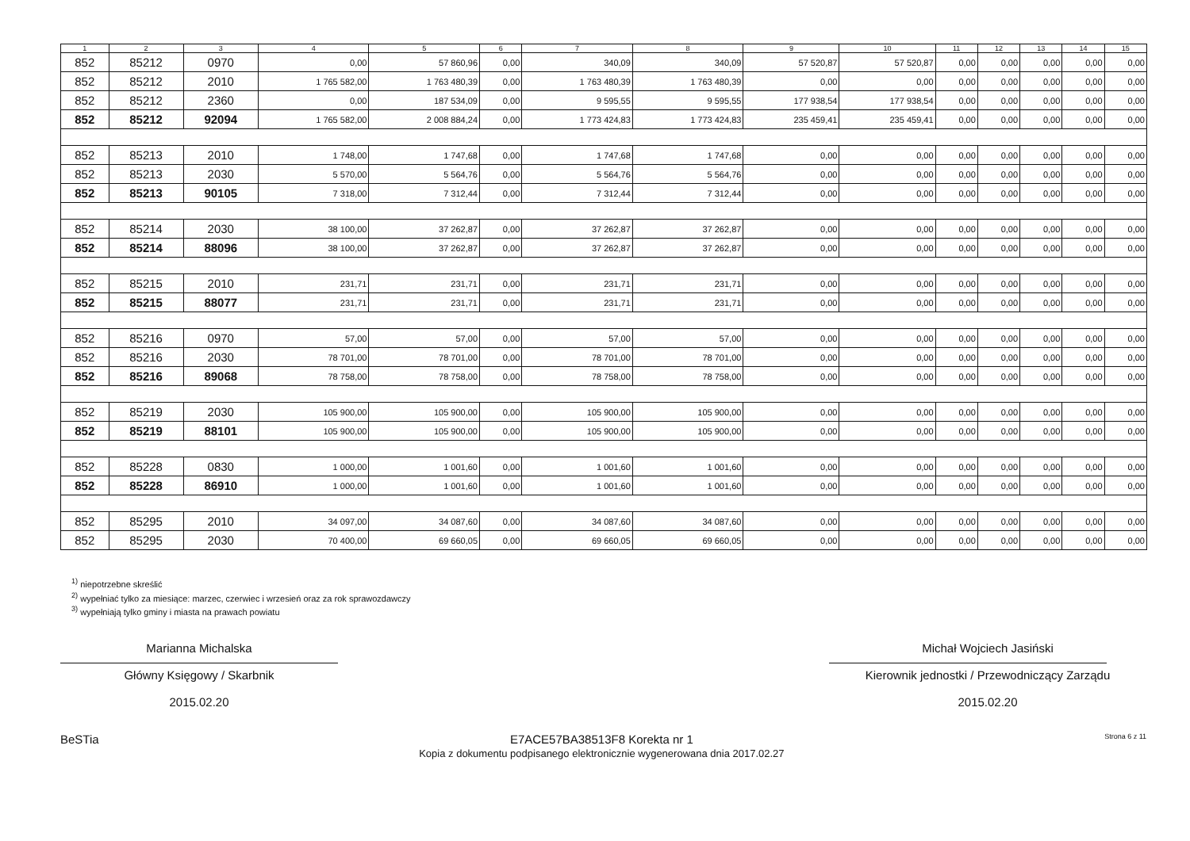| 1 | 2 | 3 | 4 | 5 | 6 | 7 | 8 | 9 | 10 | 11 | 12 | 13 | 14 | 15 |
| --- | --- | --- | --- | --- | --- | --- | --- | --- | --- | --- | --- | --- | --- | --- |
| 852 | 85212 | 0970 | 0,00 | 57 860,96 | 0,00 | 340,09 | 340,09 | 57 520,87 | 57 520,87 | 0,00 | 0,00 | 0,00 | 0,00 | 0,00 |
| 852 | 85212 | 2010 | 1 765 582,00 | 1 763 480,39 | 0,00 | 1 763 480,39 | 1 763 480,39 | 0,00 | 0,00 | 0,00 | 0,00 | 0,00 | 0,00 | 0,00 |
| 852 | 85212 | 2360 | 0,00 | 187 534,09 | 0,00 | 9 595,55 | 9 595,55 | 177 938,54 | 177 938,54 | 0,00 | 0,00 | 0,00 | 0,00 | 0,00 |
| 852 | 85212 | 92094 | 1 765 582,00 | 2 008 884,24 | 0,00 | 1 773 424,83 | 1 773 424,83 | 235 459,41 | 235 459,41 | 0,00 | 0,00 | 0,00 | 0,00 | 0,00 |
| 852 | 85213 | 2010 | 1 748,00 | 1 747,68 | 0,00 | 1 747,68 | 1 747,68 | 0,00 | 0,00 | 0,00 | 0,00 | 0,00 | 0,00 | 0,00 |
| 852 | 85213 | 2030 | 5 570,00 | 5 564,76 | 0,00 | 5 564,76 | 5 564,76 | 0,00 | 0,00 | 0,00 | 0,00 | 0,00 | 0,00 | 0,00 |
| 852 | 85213 | 90105 | 7 318,00 | 7 312,44 | 0,00 | 7 312,44 | 7 312,44 | 0,00 | 0,00 | 0,00 | 0,00 | 0,00 | 0,00 | 0,00 |
| 852 | 85214 | 2030 | 38 100,00 | 37 262,87 | 0,00 | 37 262,87 | 37 262,87 | 0,00 | 0,00 | 0,00 | 0,00 | 0,00 | 0,00 | 0,00 |
| 852 | 85214 | 88096 | 38 100,00 | 37 262,87 | 0,00 | 37 262,87 | 37 262,87 | 0,00 | 0,00 | 0,00 | 0,00 | 0,00 | 0,00 | 0,00 |
| 852 | 85215 | 2010 | 231,71 | 231,71 | 0,00 | 231,71 | 231,71 | 0,00 | 0,00 | 0,00 | 0,00 | 0,00 | 0,00 | 0,00 |
| 852 | 85215 | 88077 | 231,71 | 231,71 | 0,00 | 231,71 | 231,71 | 0,00 | 0,00 | 0,00 | 0,00 | 0,00 | 0,00 | 0,00 |
| 852 | 85216 | 0970 | 57,00 | 57,00 | 0,00 | 57,00 | 57,00 | 0,00 | 0,00 | 0,00 | 0,00 | 0,00 | 0,00 | 0,00 |
| 852 | 85216 | 2030 | 78 701,00 | 78 701,00 | 0,00 | 78 701,00 | 78 701,00 | 0,00 | 0,00 | 0,00 | 0,00 | 0,00 | 0,00 | 0,00 |
| 852 | 85216 | 89068 | 78 758,00 | 78 758,00 | 0,00 | 78 758,00 | 78 758,00 | 0,00 | 0,00 | 0,00 | 0,00 | 0,00 | 0,00 | 0,00 |
| 852 | 85219 | 2030 | 105 900,00 | 105 900,00 | 0,00 | 105 900,00 | 105 900,00 | 0,00 | 0,00 | 0,00 | 0,00 | 0,00 | 0,00 | 0,00 |
| 852 | 85219 | 88101 | 105 900,00 | 105 900,00 | 0,00 | 105 900,00 | 105 900,00 | 0,00 | 0,00 | 0,00 | 0,00 | 0,00 | 0,00 | 0,00 |
| 852 | 85228 | 0830 | 1 000,00 | 1 001,60 | 0,00 | 1 001,60 | 1 001,60 | 0,00 | 0,00 | 0,00 | 0,00 | 0,00 | 0,00 | 0,00 |
| 852 | 85228 | 86910 | 1 000,00 | 1 001,60 | 0,00 | 1 001,60 | 1 001,60 | 0,00 | 0,00 | 0,00 | 0,00 | 0,00 | 0,00 | 0,00 |
| 852 | 85295 | 2010 | 34 097,00 | 34 087,60 | 0,00 | 34 087,60 | 34 087,60 | 0,00 | 0,00 | 0,00 | 0,00 | 0,00 | 0,00 | 0,00 |
| 852 | 85295 | 2030 | 70 400,00 | 69 660,05 | 0,00 | 69 660,05 | 69 660,05 | 0,00 | 0,00 | 0,00 | 0,00 | 0,00 | 0,00 | 0,00 |
<sup>1)</sup> niepotrzebne skreślić
<sup>2)</sup> wypełniać tylko za miesiące: marzec, czerwiec i wrzesień oraz za rok sprawozdawczy
<sup>3)</sup> wypełniają tylko gminy i miasta na prawach powiatu
Marianna Michalska
Główny Księgowy / Skarbnik
2015.02.20
Michał Wojciech Jasiński
Kierownik jednostki / Przewodniczący Zarządu
2015.02.20
BeSTia E7ACE57BA38513F8 Korekta nr 1
Kopia z dokumentu podpisanego elektronicznie wygenerowana dnia 2017.02.27 Strona 6 z 11